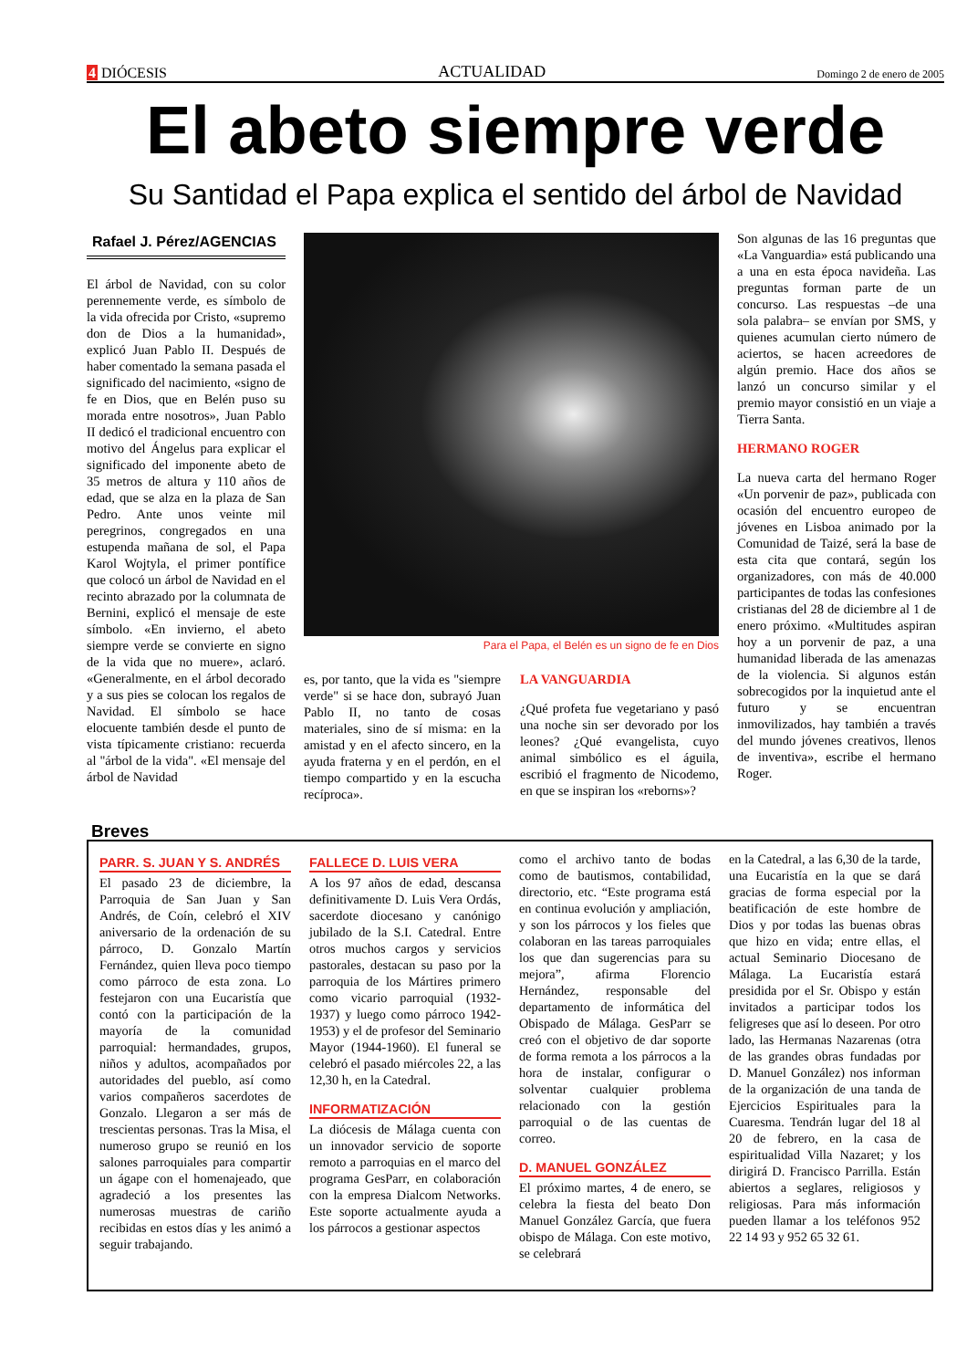4 DIÓCESIS ACTUALIDAD Domingo 2 de enero de 2005
El abeto siempre verde
Su Santidad el Papa explica el sentido del árbol de Navidad
Rafael J. Pérez/AGENCIAS
El árbol de Navidad, con su color perennemente verde, es símbolo de la vida ofrecida por Cristo, «supremo don de Dios a la humanidad», explicó Juan Pablo II. Después de haber comentado la semana pasada el significado del nacimiento, «signo de fe en Dios, que en Belén puso su morada entre nosotros», Juan Pablo II dedicó el tradicional encuentro con motivo del Ángelus para explicar el significado del imponente abeto de 35 metros de altura y 110 años de edad, que se alza en la plaza de San Pedro. Ante unos veinte mil peregrinos, congregados en una estupenda mañana de sol, el Papa Karol Wojtyla, el primer pontífice que colocó un árbol de Navidad en el recinto abrazado por la columnata de Bernini, explicó el mensaje de este símbolo. «En invierno, el abeto siempre verde se convierte en signo de la vida que no muere», aclaró. «Generalmente, en el árbol decorado y a sus pies se colocan los regalos de Navidad. El símbolo se hace elocuente también desde el punto de vista típicamente cristiano: recuerda al "árbol de la vida". «El mensaje del árbol de Navidad
Para el Papa, el Belén es un signo de fe en Dios
es, por tanto, que la vida es "siempre verde" si se hace don, subrayó Juan Pablo II, no tanto de cosas materiales, sino de sí misma: en la amistad y en el afecto sincero, en la ayuda fraterna y en el perdón, en el tiempo compartido y en la escucha recíproca».
LA VANGUARDIA
¿Qué profeta fue vegetariano y pasó una noche sin ser devorado por los leones? ¿Qué evangelista, cuyo animal simbólico es el águila, escribió el fragmento de Nicodemo, en que se inspiran los «reborns»?
Son algunas de las 16 preguntas que «La Vanguardia» está publicando una a una en esta época navideña. Las preguntas forman parte de un concurso. Las respuestas –de una sola palabra– se envían por SMS, y quienes acumulan cierto número de aciertos, se hacen acreedores de algún premio. Hace dos años se lanzó un concurso similar y el premio mayor consistió en un viaje a Tierra Santa.
HERMANO ROGER
La nueva carta del hermano Roger «Un porvenir de paz», publicada con ocasión del encuentro europeo de jóvenes en Lisboa animado por la Comunidad de Taizé, será la base de esta cita que contará, según los organizadores, con más de 40.000 participantes de todas las confesiones cristianas del 28 de diciembre al 1 de enero próximo. «Multitudes aspiran hoy a un porvenir de paz, a una humanidad liberada de las amenazas de la violencia. Si algunos están sobrecogidos por la inquietud ante el futuro y se encuentran inmovilizados, hay también a través del mundo jóvenes creativos, llenos de inventiva», escribe el hermano Roger.
Breves
PARR. S. JUAN Y S. ANDRÉS
El pasado 23 de diciembre, la Parroquia de San Juan y San Andrés, de Coín, celebró el XIV aniversario de la ordenación de su párroco, D. Gonzalo Martín Fernández, quien lleva poco tiempo como párroco de esta zona. Lo festejaron con una Eucaristía que contó con la participación de la mayoría de la comunidad parroquial: hermandades, grupos, niños y adultos, acompañados por autoridades del pueblo, así como varios compañeros sacerdotes de Gonzalo. Llegaron a ser más de trescientas personas. Tras la Misa, el numeroso grupo se reunió en los salones parroquiales para compartir un ágape con el homenajeado, que agradeció a los presentes las numerosas muestras de cariño recibidas en estos días y les animó a seguir trabajando.
FALLECE D. LUIS VERA
A los 97 años de edad, descansa definitivamente D. Luis Vera Ordás, sacerdote diocesano y canónigo jubilado de la S.I. Catedral. Entre otros muchos cargos y servicios pastorales, destacan su paso por la parroquia de los Mártires primero como vicario parroquial (1932-1937) y luego como párroco 1942-1953) y el de profesor del Seminario Mayor (1944-1960). El funeral se celebró el pasado miércoles 22, a las 12,30 h, en la Catedral.
INFORMATIZACIÓN
La diócesis de Málaga cuenta con un innovador servicio de soporte remoto a parroquias en el marco del programa GesParr, en colaboración con la empresa Dialcom Networks. Este soporte actualmente ayuda a los párrocos a gestionar aspectos
como el archivo tanto de bodas como de bautismos, contabilidad, directorio, etc. “Este programa está en continua evolución y ampliación, y son los párrocos y los fieles que colaboran en las tareas parroquiales los que dan sugerencias para su mejora”, afirma Florencio Hernández, responsable del departamento de informática del Obispado de Málaga. GesParr se creó con el objetivo de dar soporte de forma remota a los párrocos a la hora de instalar, configurar o solventar cualquier problema relacionado con la gestión parroquial o de las cuentas de correo.
D. MANUEL GONZÁLEZ
El próximo martes, 4 de enero, se celebra la fiesta del beato Don Manuel González García, que fuera obispo de Málaga. Con este motivo, se celebrará
en la Catedral, a las 6,30 de la tarde, una Eucaristía en la que se dará gracias de forma especial por la beatificación de este hombre de Dios y por todas las buenas obras que hizo en vida; entre ellas, el actual Seminario Diocesano de Málaga. La Eucaristía estará presidida por el Sr. Obispo y están invitados a participar todos los feligreses que así lo deseen. Por otro lado, las Hermanas Nazarenas (otra de las grandes obras fundadas por D. Manuel González) nos informan de la organización de una tanda de Ejercicios Espirituales para la Cuaresma. Tendrán lugar del 18 al 20 de febrero, en la casa de espiritualidad Villa Nazaret; y los dirigirá D. Francisco Parrilla. Están abiertos a seglares, religiosos y religiosas. Para más información pueden llamar a los teléfonos 952 22 14 93 y 952 65 32 61.